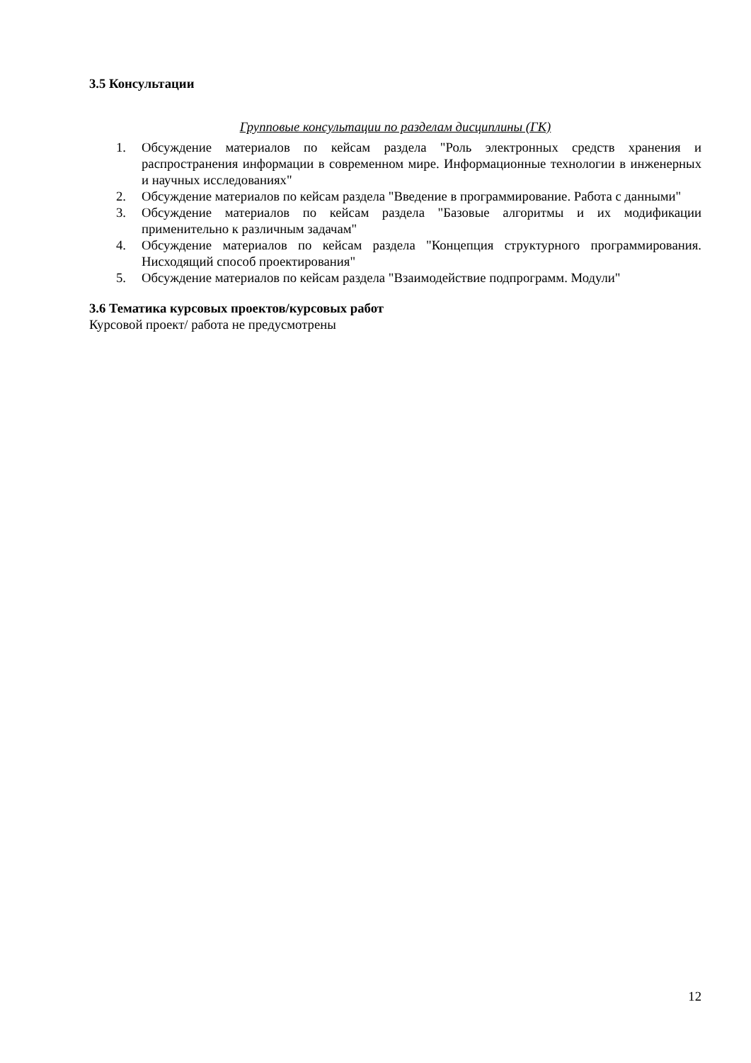3.5 Консультации
Групповые консультации по разделам дисциплины (ГК)
1. Обсуждение материалов по кейсам раздела "Роль электронных средств хранения и распространения информации в современном мире. Информационные технологии в инженерных и научных исследованиях"
2. Обсуждение материалов по кейсам раздела "Введение в программирование. Работа с данными"
3. Обсуждение материалов по кейсам раздела "Базовые алгоритмы и их модификации применительно к различным задачам"
4. Обсуждение материалов по кейсам раздела "Концепция структурного программирования. Нисходящий способ проектирования"
5. Обсуждение материалов по кейсам раздела "Взаимодействие подпрограмм. Модули"
3.6 Тематика курсовых проектов/курсовых работ
Курсовой проект/ работа не предусмотрены
12